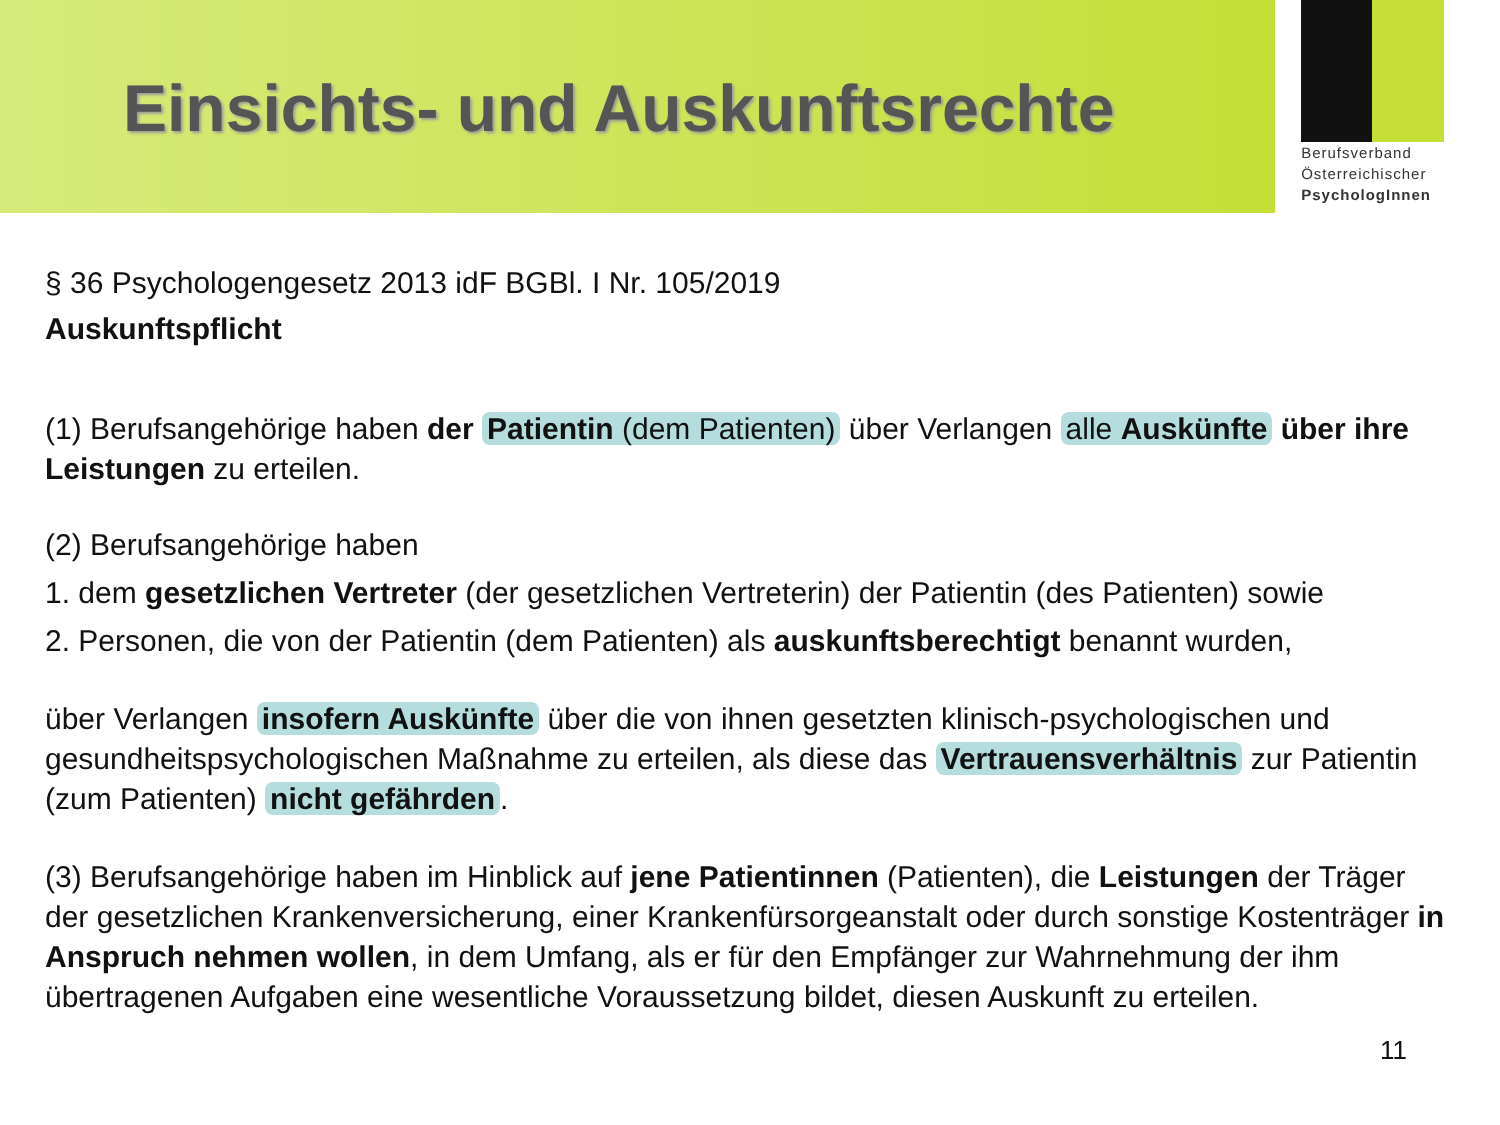Einsichts- und Auskunftsrechte
Berufsverband
Österreichischer
PsychologInnen
§ 36 Psychologengesetz 2013 idF BGBl. I Nr. 105/2019
Auskunftspflicht
(1) Berufsangehörige haben der Patientin (dem Patienten) über Verlangen alle Auskünfte über ihre Leistungen zu erteilen.
(2) Berufsangehörige haben
1. dem gesetzlichen Vertreter (der gesetzlichen Vertreterin) der Patientin (des Patienten) sowie
2. Personen, die von der Patientin (dem Patienten) als auskunftsberechtigt benannt wurden,
über Verlangen insofern Auskünfte über die von ihnen gesetzten klinisch-psychologischen und gesundheitspsychologischen Maßnahme zu erteilen, als diese das Vertrauensverhältnis zur Patientin (zum Patienten) nicht gefährden.
(3) Berufsangehörige haben im Hinblick auf jene Patientinnen (Patienten), die Leistungen der Träger der gesetzlichen Krankenversicherung, einer Krankenfürsorgeanstalt oder durch sonstige Kostenträger in Anspruch nehmen wollen, in dem Umfang, als er für den Empfänger zur Wahrnehmung der ihm übertragenen Aufgaben eine wesentliche Voraussetzung bildet, diesen Auskunft zu erteilen.
11